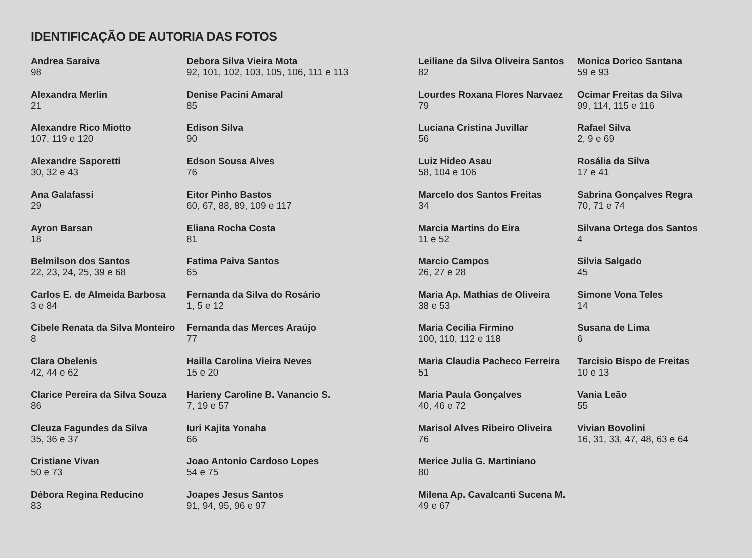IDENTIFICAÇÃO DE AUTORIA DAS FOTOS
Andrea Saraiva
98
Alexandra Merlin
21
Alexandre Rico Miotto
107, 119 e 120
Alexandre Saporetti
30, 32 e 43
Ana Galafassi
29
Ayron Barsan
18
Belmilson dos Santos
22, 23, 24, 25, 39 e 68
Carlos E. de Almeida Barbosa
3 e 84
Cibele Renata da Silva Monteiro
8
Clara Obelenis
42, 44 e 62
Clarice Pereira da Silva Souza
86
Cleuza Fagundes da Silva
35, 36 e 37
Cristiane Vivan
50 e 73
Débora Regina Reducino
83
Debora Silva Vieira Mota
92, 101, 102, 103, 105, 106, 111 e 113
Denise Pacini Amaral
85
Edison Silva
90
Edson Sousa Alves
76
Eitor Pinho Bastos
60, 67, 88, 89, 109 e 117
Eliana Rocha Costa
81
Fatima Paiva Santos
65
Fernanda da Silva do Rosário
1, 5 e 12
Fernanda das Merces Araújo
77
Hailla Carolina Vieira Neves
15 e 20
Harieny Caroline B. Vanancio S.
7, 19 e 57
Iuri Kajita Yonaha
66
Joao Antonio Cardoso Lopes
54 e 75
Joapes Jesus Santos
91, 94, 95, 96 e 97
Leiliane da Silva Oliveira Santos
82
Lourdes Roxana Flores Narvaez
79
Luciana Cristina Juvillar
56
Luiz Hideo Asau
58, 104 e 106
Marcelo dos Santos Freitas
34
Marcia Martins do Eira
11 e 52
Marcio Campos
26, 27 e 28
Maria Ap. Mathias de Oliveira
38 e 53
Maria Cecilia Firmino
100, 110, 112 e 118
Maria Claudia Pacheco Ferreira
51
Maria Paula Gonçalves
40, 46 e 72
Marisol Alves Ribeiro Oliveira
76
Merice Julia G. Martiniano
80
Milena Ap. Cavalcanti Sucena M.
49 e 67
Monica Dorico Santana
59 e 93
Ocimar Freitas da Silva
99, 114, 115 e 116
Rafael Silva
2, 9 e 69
Rosália da Silva
17 e 41
Sabrina Gonçalves Regra
70, 71 e 74
Silvana Ortega dos Santos
4
Silvia Salgado
45
Simone Vona Teles
14
Susana de Lima
6
Tarcisio Bispo de Freitas
10 e 13
Vania Leão
55
Vivian Bovolini
16, 31, 33, 47, 48, 63 e 64